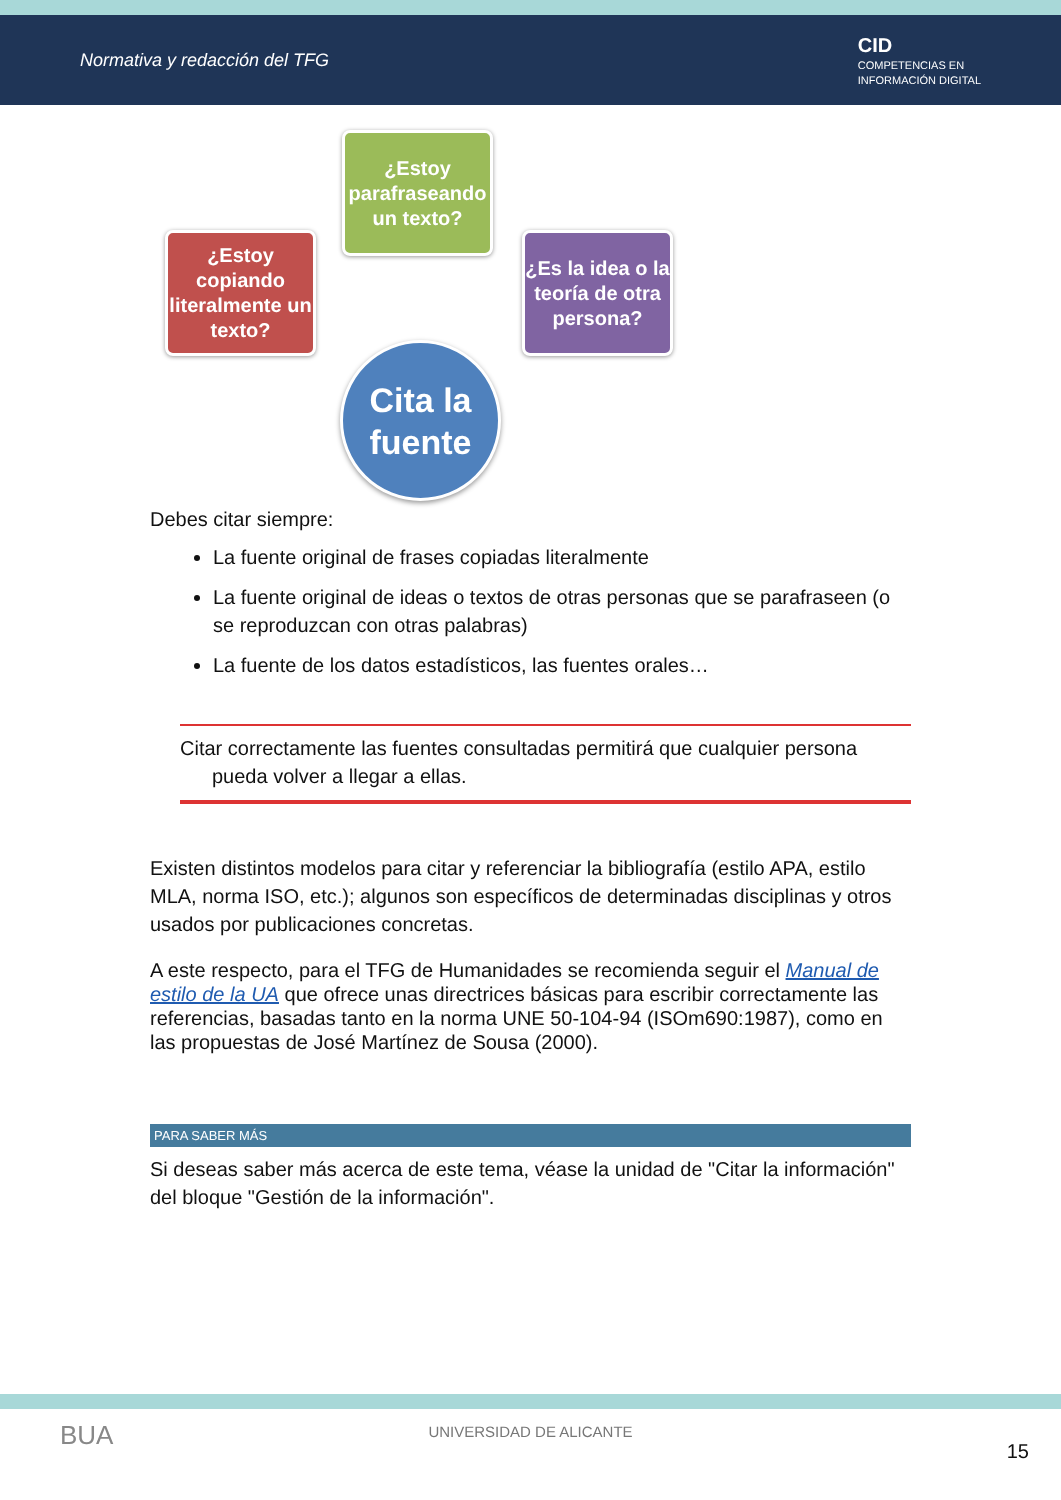Normativa y redacción del TFG
CID
COMPETENCIAS EN
INFORMACIÓN DIGITAL
¿Estoy parafraseando un texto?
¿Estoy copiando literalmente un texto?
¿Es la idea o la teoría de otra persona?
Cita la fuente
Debes citar siempre:
La fuente original de frases copiadas literalmente
La fuente original de ideas o textos de otras personas que se parafraseen (o se reproduzcan con otras palabras)
La fuente de los datos estadísticos, las fuentes orales…
Citar correctamente las fuentes consultadas permitirá que cualquier persona
pueda volver a llegar a ellas.
Existen distintos modelos para citar y referenciar la bibliografía (estilo APA, estilo MLA, norma ISO, etc.); algunos son específicos de determinadas disciplinas y otros usados por publicaciones concretas.
A este respecto, para el TFG de Humanidades se recomienda seguir el Manual de estilo de la UA que ofrece unas directrices básicas para escribir correctamente las referencias, basadas tanto en la norma UNE 50-104-94 (ISOm690:1987), como en las propuestas de José Martínez de Sousa (2000).
PARA SABER MÁS
Si deseas saber más acerca de este tema, véase la unidad de "Citar la información" del bloque "Gestión de la información".
BUA
UNIVERSIDAD DE ALICANTE
15